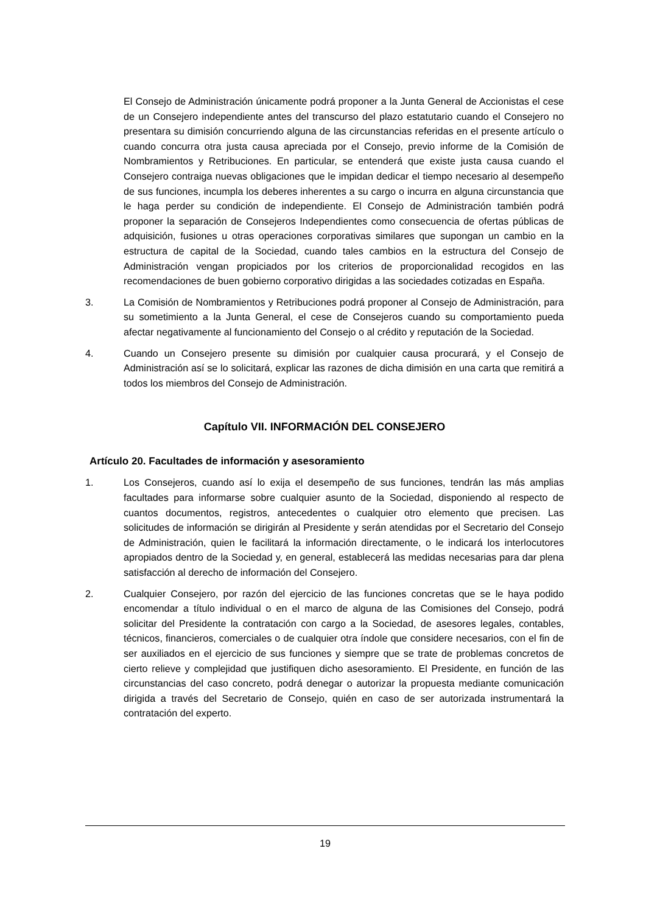El Consejo de Administración únicamente podrá proponer a la Junta General de Accionistas el cese de un Consejero independiente antes del transcurso del plazo estatutario cuando el Consejero no presentara su dimisión concurriendo alguna de las circunstancias referidas en el presente artículo o cuando concurra otra justa causa apreciada por el Consejo, previo informe de la Comisión de Nombramientos y Retribuciones. En particular, se entenderá que existe justa causa cuando el Consejero contraiga nuevas obligaciones que le impidan dedicar el tiempo necesario al desempeño de sus funciones, incumpla los deberes inherentes a su cargo o incurra en alguna circunstancia que le haga perder su condición de independiente. El Consejo de Administración también podrá proponer la separación de Consejeros Independientes como consecuencia de ofertas públicas de adquisición, fusiones u otras operaciones corporativas similares que supongan un cambio en la estructura de capital de la Sociedad, cuando tales cambios en la estructura del Consejo de Administración vengan propiciados por los criterios de proporcionalidad recogidos en las recomendaciones de buen gobierno corporativo dirigidas a las sociedades cotizadas en España.
3. La Comisión de Nombramientos y Retribuciones podrá proponer al Consejo de Administración, para su sometimiento a la Junta General, el cese de Consejeros cuando su comportamiento pueda afectar negativamente al funcionamiento del Consejo o al crédito y reputación de la Sociedad.
4. Cuando un Consejero presente su dimisión por cualquier causa procurará, y el Consejo de Administración así se lo solicitará, explicar las razones de dicha dimisión en una carta que remitirá a todos los miembros del Consejo de Administración.
Capítulo VII. INFORMACIÓN DEL CONSEJERO
Artículo 20. Facultades de información y asesoramiento
1. Los Consejeros, cuando así lo exija el desempeño de sus funciones, tendrán las más amplias facultades para informarse sobre cualquier asunto de la Sociedad, disponiendo al respecto de cuantos documentos, registros, antecedentes o cualquier otro elemento que precisen. Las solicitudes de información se dirigirán al Presidente y serán atendidas por el Secretario del Consejo de Administración, quien le facilitará la información directamente, o le indicará los interlocutores apropiados dentro de la Sociedad y, en general, establecerá las medidas necesarias para dar plena satisfacción al derecho de información del Consejero.
2. Cualquier Consejero, por razón del ejercicio de las funciones concretas que se le haya podido encomendar a título individual o en el marco de alguna de las Comisiones del Consejo, podrá solicitar del Presidente la contratación con cargo a la Sociedad, de asesores legales, contables, técnicos, financieros, comerciales o de cualquier otra índole que considere necesarios, con el fin de ser auxiliados en el ejercicio de sus funciones y siempre que se trate de problemas concretos de cierto relieve y complejidad que justifiquen dicho asesoramiento. El Presidente, en función de las circunstancias del caso concreto, podrá denegar o autorizar la propuesta mediante comunicación dirigida a través del Secretario de Consejo, quién en caso de ser autorizada instrumentará la contratación del experto.
19